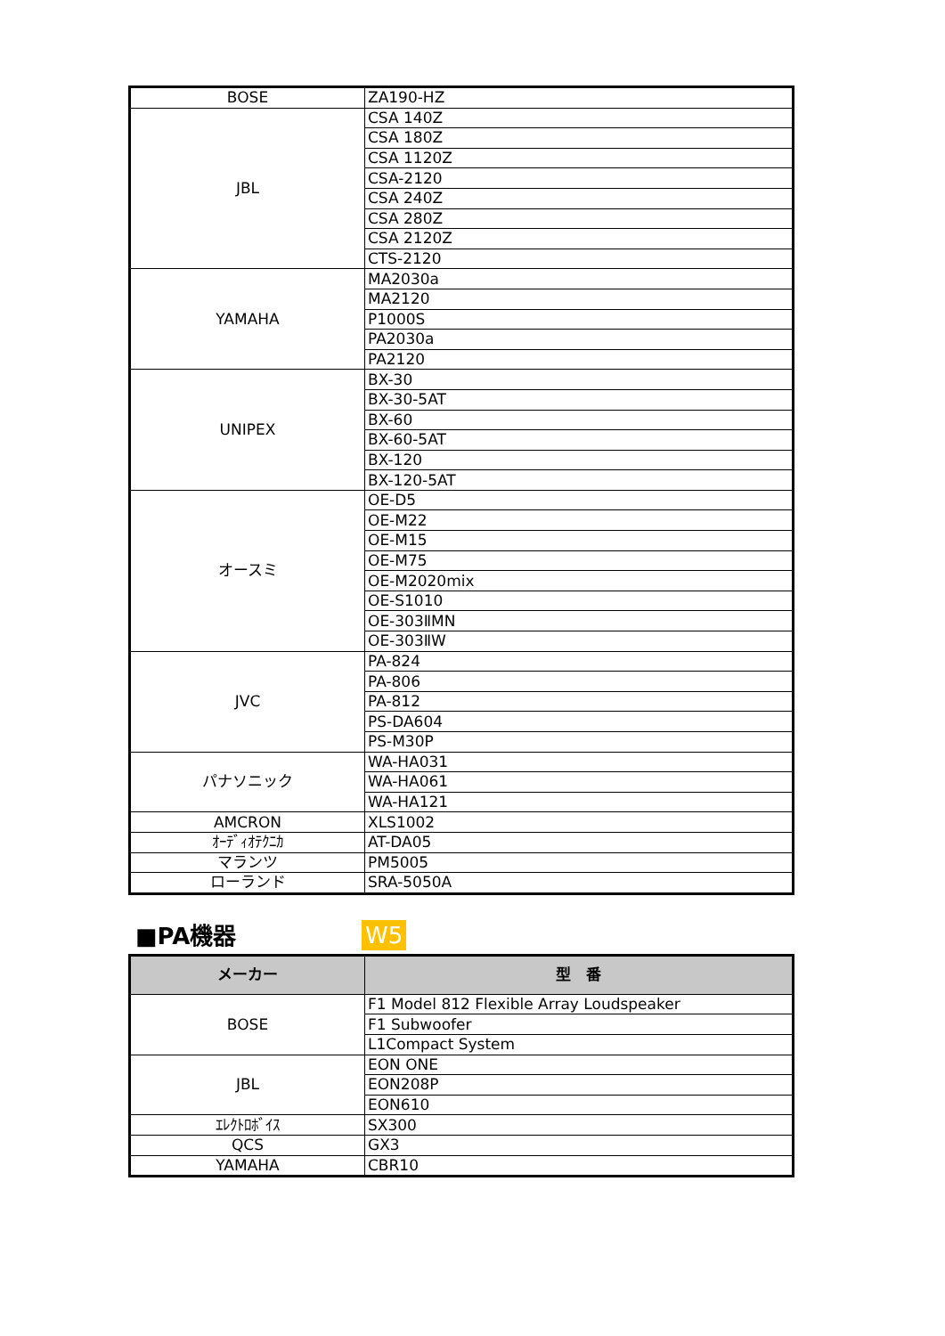| BOSE | ZA190-HZ |
| JBL | CSA 140Z |
| | CSA 180Z |
| | CSA 1120Z |
| | CSA-2120 |
| | CSA 240Z |
| | CSA 280Z |
| | CSA 2120Z |
| | CTS-2120 |
| YAMAHA | MA2030a |
| | MA2120 |
| | P1000S |
| | PA2030a |
| | PA2120 |
| UNIPEX | BX-30 |
| | BX-30-5AT |
| | BX-60 |
| | BX-60-5AT |
| | BX-120 |
| | BX-120-5AT |
| オースミ | OE-D5 |
| | OE-M22 |
| | OE-M15 |
| | OE-M75 |
| | OE-M2020mix |
| | OE-S1010 |
| | OE-303ⅡMN |
| | OE-303ⅡW |
| JVC | PA-824 |
| | PA-806 |
| | PA-812 |
| | PS-DA604 |
| | PS-M30P |
| パナソニック | WA-HA031 |
| | WA-HA061 |
| | WA-HA121 |
| AMCRON | XLS1002 |
| ｵｰﾃﾞｨｵﾃｸﾆｶ | AT-DA05 |
| マランツ | PM5005 |
| ローランド | SRA-5050A |
■PA機器
W5
| メーカー | 型 番 |
| --- | --- |
| BOSE | F1 Model 812 Flexible Array Loudspeaker |
| | F1 Subwoofer |
| | L1Compact System |
| JBL | EON ONE |
| | EON208P |
| | EON610 |
| ｴﾚｸﾄﾛﾎﾞｲｽ | SX300 |
| QCS | GX3 |
| YAMAHA | CBR10 |